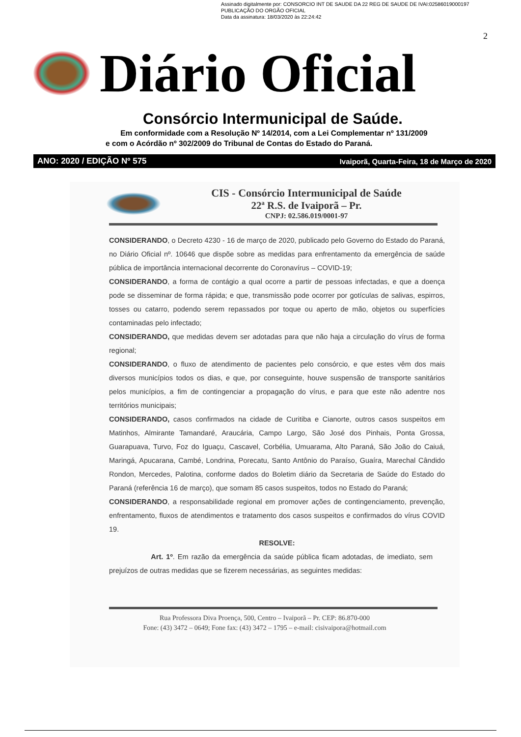Assinado digitalmente por: CONSORCIO INT DE SAUDE DA 22 REG DE SAUDE DE IVAI:02586019000197
PUBLICAÇÃO DO ORGÃO OFICIAL
Data da assinatura: 18/03/2020 às 22:24:42
2
Diário Oficial
Consórcio Intermunicipal de Saúde.
Em conformidade com a Resolução Nº 14/2014, com a Lei Complementar nº 131/2009
e com o Acórdão nº 302/2009 do Tribunal de Contas do Estado do Paraná.
ANO: 2020 / EDIÇÃO Nº 575 Ivaiporã, Quarta-Feira, 18 de Março de 2020
CIS - Consórcio Intermunicipal de Saúde
22ª R.S. de Ivaiporã – Pr.
CNPJ: 02.586.019/0001-97
CONSIDERANDO, o Decreto 4230 - 16 de março de 2020, publicado pelo Governo do Estado do Paraná, no Diário Oficial nº. 10646 que dispõe sobre as medidas para enfrentamento da emergência de saúde pública de importância internacional decorrente do Coronavírus – COVID-19;
CONSIDERANDO, a forma de contágio a qual ocorre a partir de pessoas infectadas, e que a doença pode se disseminar de forma rápida; e que, transmissão pode ocorrer por gotículas de salivas, espirros, tosses ou catarro, podendo serem repassados por toque ou aperto de mão, objetos ou superfícies contaminadas pelo infectado;
CONSIDERANDO, que medidas devem ser adotadas para que não haja a circulação do vírus de forma regional;
CONSIDERANDO, o fluxo de atendimento de pacientes pelo consórcio, e que estes vêm dos mais diversos municípios todos os dias, e que, por conseguinte, houve suspensão de transporte sanitários pelos municípios, a fim de contingenciar a propagação do vírus, e para que este não adentre nos territórios municipais;
CONSIDERANDO, casos confirmados na cidade de Curitiba e Cianorte, outros casos suspeitos em Matinhos, Almirante Tamandaré, Araucária, Campo Largo, São José dos Pinhais, Ponta Grossa, Guarapuava, Turvo, Foz do Iguaçu, Cascavel, Corbélia, Umuarama, Alto Paraná, São João do Caiuá, Maringá, Apucarana, Cambé, Londrina, Porecatu, Santo Antônio do Paraíso, Guaíra, Marechal Cândido Rondon, Mercedes, Palotina, conforme dados do Boletim diário da Secretaria de Saúde do Estado do Paraná (referência 16 de março), que somam 85 casos suspeitos, todos no Estado do Paraná;
CONSIDERANDO, a responsabilidade regional em promover ações de contingenciamento, prevenção, enfrentamento, fluxos de atendimentos e tratamento dos casos suspeitos e confirmados do vírus COVID 19.
RESOLVE:
Art. 1º. Em razão da emergência da saúde pública ficam adotadas, de imediato, sem prejuízos de outras medidas que se fizerem necessárias, as seguintes medidas:
Rua Professora Diva Proença, 500, Centro – Ivaiporã – Pr. CEP: 86.870-000
Fone: (43) 3472 – 0649; Fone fax: (43) 3472 – 1795 – e-mail: cisivaipora@hotmail.com